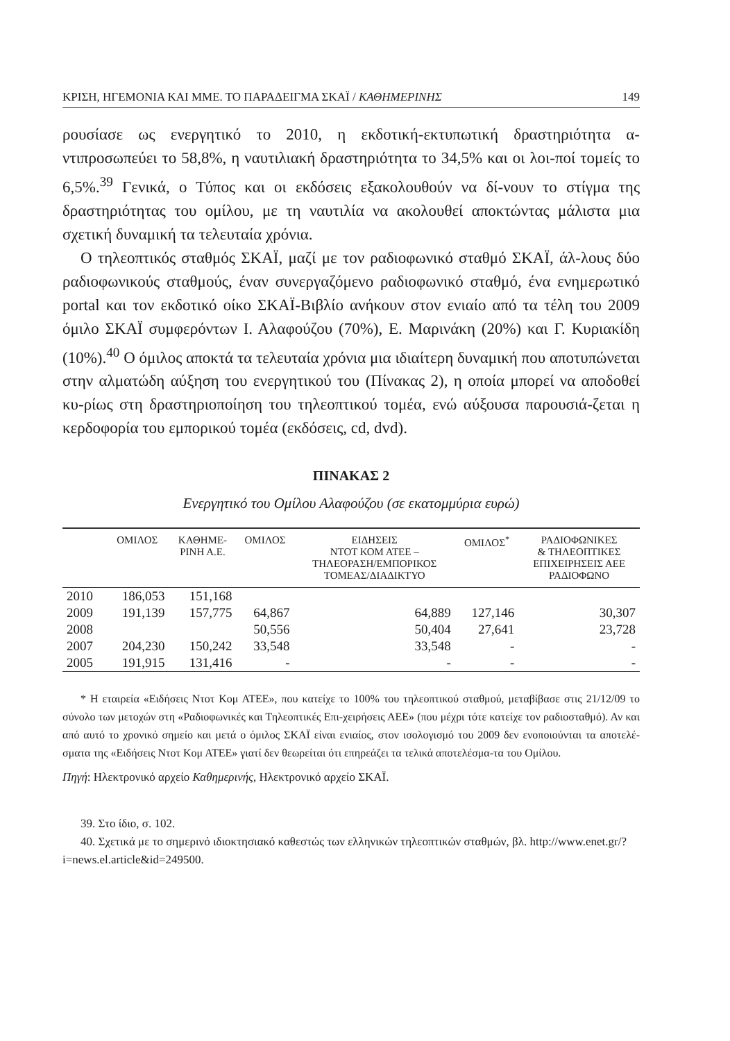ΚΡΙΣΗ, ΗΓΕΜΟΝΙΑ ΚΑΙ ΜΜΕ. ΤΟ ΠΑΡΑΔΕΙΓΜΑ ΣΚΑΪ / ΚΑΘΗΜΕΡΙΝΗΣ 149
ρουσίασε ως ενεργητικό το 2010, η εκδοτική-εκτυπωτική δραστηριότητα α-ντιπροσωπεύει το 58,8%, η ναυτιλιακή δραστηριότητα το 34,5% και οι λοι-ποί τομείς το 6,5%.<sup>39</sup> Γενικά, ο Τύπος και οι εκδόσεις εξακολουθούν να δί-νουν το στίγμα της δραστηριότητας του ομίλου, με τη ναυτιλία να ακολουθεί αποκτώντας μάλιστα μια σχετική δυναμική τα τελευταία χρόνια.
Ο τηλεοπτικός σταθμός ΣΚΑΪ, μαζί με τον ραδιοφωνικό σταθμό ΣΚΑΪ, άλ-λους δύο ραδιοφωνικούς σταθμούς, έναν συνεργαζόμενο ραδιοφωνικό σταθμό, ένα ενημερωτικό portal και τον εκδοτικό οίκο ΣΚΑΪ-Βιβλίο ανήκουν στον ενιαίο από τα τέλη του 2009 όμιλο ΣΚΑΪ συμφερόντων Ι. Αλαφούζου (70%), Ε. Μαρινάκη (20%) και Γ. Κυριακίδη (10%).<sup>40</sup> Ο όμιλος αποκτά τα τελευταία χρόνια μια ιδιαίτερη δυναμική που αποτυπώνεται στην αλματώδη αύξηση του ενεργητικού του (Πίνακας 2), η οποία μπορεί να αποδοθεί κυ-ρίως στη δραστηριοποίηση του τηλεοπτικού τομέα, ενώ αύξουσα παρουσιά-ζεται η κερδοφορία του εμπορικού τομέα (εκδόσεις, cd, dvd).
ΠΙΝΑΚΑΣ 2
Ενεργητικό του Ομίλου Αλαφούζου (σε εκατομμύρια ευρώ)
| | ΟΜΙΛΟΣ | ΚΑΘΗΜΕ- ΡΙΝΗ Α.Ε. | ΟΜΙΛΟΣ | ΕΙΔΗΣΕΙΣ ΝΤΟΤ ΚΟΜ ΑΤΕΕ – ΤΗΛΕΟΡΑΣΗ/ΕΜΠΟΡΙΚΟΣ ΤΟΜΕΑΣ/ΔΙΑΔΙΚΤΥΟ | ΟΜΙΛΟΣ<sup>*</sup> | ΡΑΔΙΟΦΩΝΙΚΕΣ & ΤΗΛΕΟΠΤΙΚΕΣ ΕΠΙΧΕΙΡΗΣΕΙΣ ΑΕΕ ΡΑΔΙΟΦΩΝΟ |
| --- | --- | --- | --- | --- | --- | --- |
| 2010 | 186,053 | 151,168 | | | | |
| 2009 | 191,139 | 157,775 | 64,867 | 64,889 | 127,146 | 30,307 |
| 2008 | | | 50,556 | 50,404 | 27,641 | 23,728 |
| 2007 | 204,230 | 150,242 | 33,548 | 33,548 | - | - |
| 2005 | 191,915 | 131,416 | - | - | - | - |
* Η εταιρεία «Ειδήσεις Ντοτ Κομ ΑΤΕΕ», που κατείχε το 100% του τηλεοπτικού σταθμού, μεταβίβασε στις 21/12/09 το σύνολο των μετοχών στη «Ραδιοφωνικές και Τηλεοπτικές Επι-χειρήσεις ΑΕΕ» (που μέχρι τότε κατείχε τον ραδιοσταθμό). Αν και από αυτό το χρονικό σημείο και μετά ο όμιλος ΣΚΑΪ είναι ενιαίος, στον ισολογισμό του 2009 δεν ενοποιούνται τα αποτελέ-σματα της «Ειδήσεις Ντοτ Κομ ΑΤΕΕ» γιατί δεν θεωρείται ότι επηρεάζει τα τελικά αποτελέσμα-τα του Ομίλου.
Πηγή: Ηλεκτρονικό αρχείο Καθημερινής, Ηλεκτρονικό αρχείο ΣΚΑΪ.
39. Στο ίδιο, σ. 102.
40. Σχετικά με το σημερινό ιδιοκτησιακό καθεστώς των ελληνικών τηλεοπτικών σταθμών, βλ. http://www.enet.gr/?i=news.el.article&id=249500.